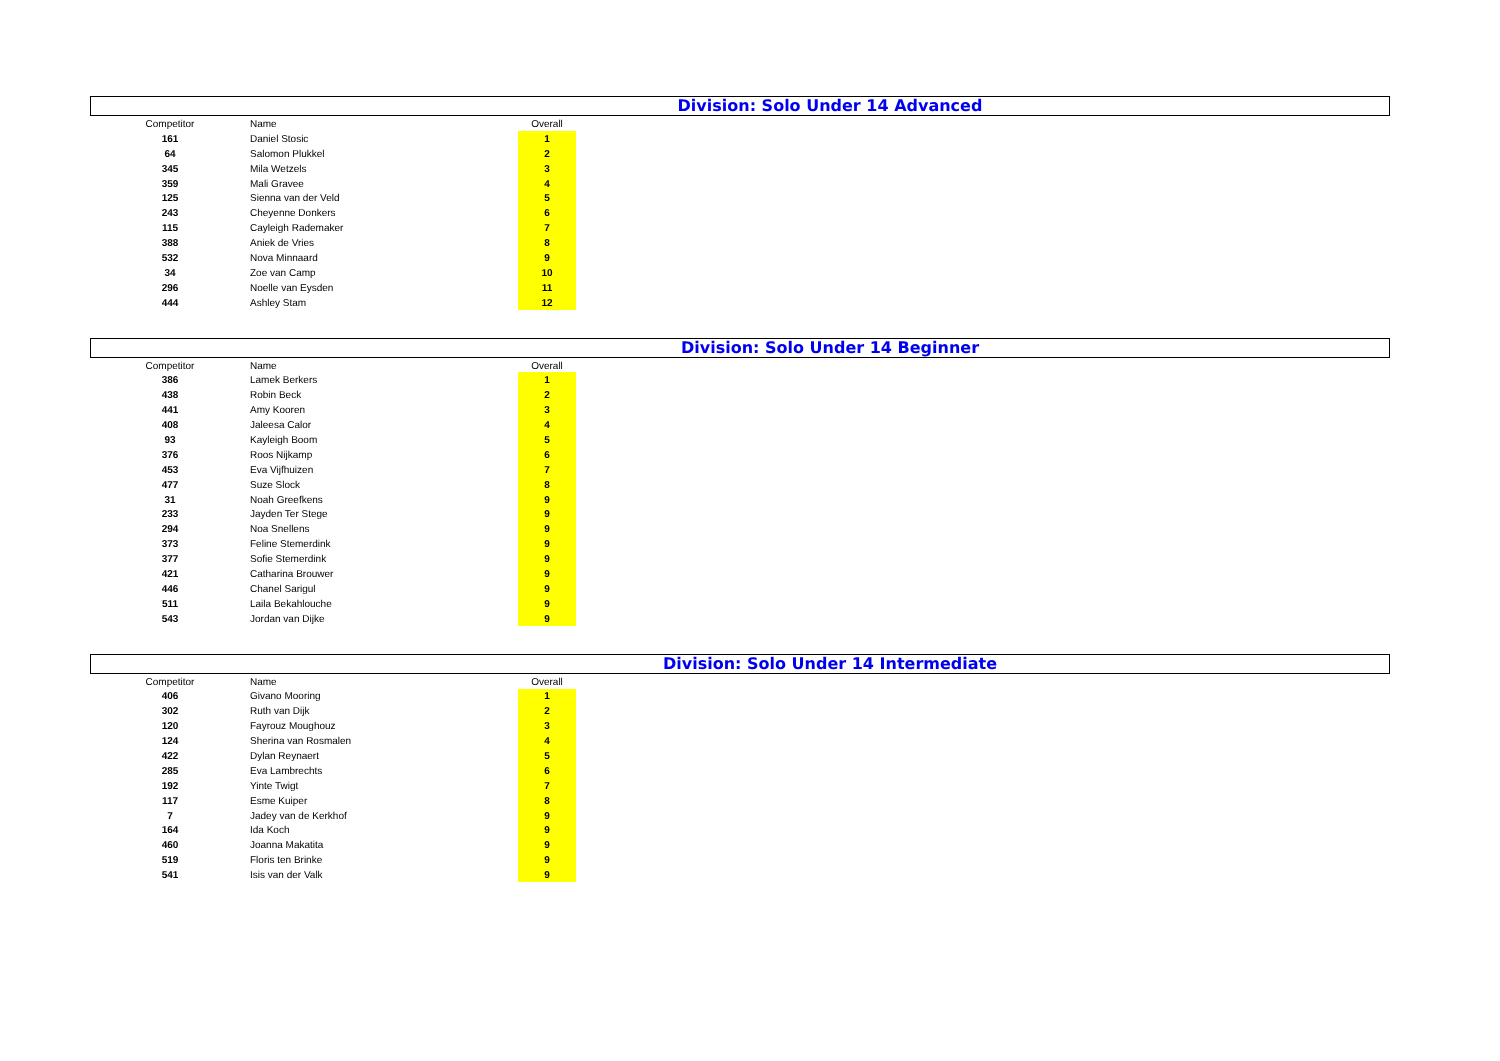Division: Solo Under 14 Advanced
| Competitor | Name | | Overall |
| --- | --- | --- | --- |
| 161 | Daniel Stosic | | 1 |
| 64 | Salomon Plukkel | | 2 |
| 345 | Mila Wetzels | | 3 |
| 359 | Mali Gravee | | 4 |
| 125 | Sienna van der Veld | | 5 |
| 243 | Cheyenne Donkers | | 6 |
| 115 | Cayleigh Rademaker | | 7 |
| 388 | Aniek de Vries | | 8 |
| 532 | Nova Minnaard | | 9 |
| 34 | Zoe van Camp | | 10 |
| 296 | Noelle van Eysden | | 11 |
| 444 | Ashley Stam | | 12 |
Division: Solo Under 14 Beginner
| Competitor | Name | | Overall |
| --- | --- | --- | --- |
| 386 | Lamek Berkers | | 1 |
| 438 | Robin Beck | | 2 |
| 441 | Amy Kooren | | 3 |
| 408 | Jaleesa Calor | | 4 |
| 93 | Kayleigh Boom | | 5 |
| 376 | Roos Nijkamp | | 6 |
| 453 | Eva Vijfhuizen | | 7 |
| 477 | Suze Slock | | 8 |
| 31 | Noah Greefkens | | 9 |
| 233 | Jayden Ter Stege | | 9 |
| 294 | Noa Snellens | | 9 |
| 373 | Feline Stemerdink | | 9 |
| 377 | Sofie Stemerdink | | 9 |
| 421 | Catharina Brouwer | | 9 |
| 446 | Chanel Sarigul | | 9 |
| 511 | Laila Bekahlouche | | 9 |
| 543 | Jordan van Dijke | | 9 |
Division: Solo Under 14 Intermediate
| Competitor | Name | | Overall |
| --- | --- | --- | --- |
| 406 | Givano Mooring | | 1 |
| 302 | Ruth van Dijk | | 2 |
| 120 | Fayrouz Moughouz | | 3 |
| 124 | Sherina van Rosmalen | | 4 |
| 422 | Dylan Reynaert | | 5 |
| 285 | Eva Lambrechts | | 6 |
| 192 | Yinte Twigt | | 7 |
| 117 | Esme Kuiper | | 8 |
| 7 | Jadey van de Kerkhof | | 9 |
| 164 | Ida Koch | | 9 |
| 460 | Joanna Makatita | | 9 |
| 519 | Floris ten Brinke | | 9 |
| 541 | Isis van der Valk | | 9 |